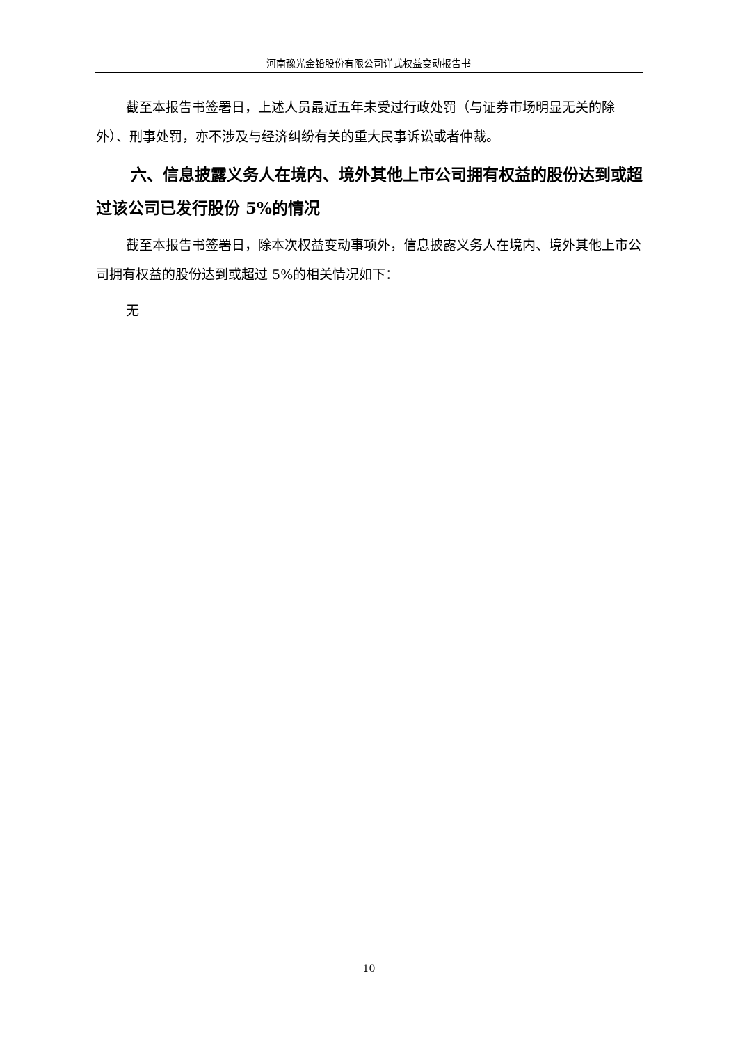河南豫光金铅股份有限公司详式权益变动报告书
截至本报告书签署日，上述人员最近五年未受过行政处罚（与证券市场明显无关的除外）、刑事处罚，亦不涉及与经济纠纷有关的重大民事诉讼或者仲裁。
六、信息披露义务人在境内、境外其他上市公司拥有权益的股份达到或超过该公司已发行股份 5%的情况
截至本报告书签署日，除本次权益变动事项外，信息披露义务人在境内、境外其他上市公司拥有权益的股份达到或超过 5%的相关情况如下：
无
10